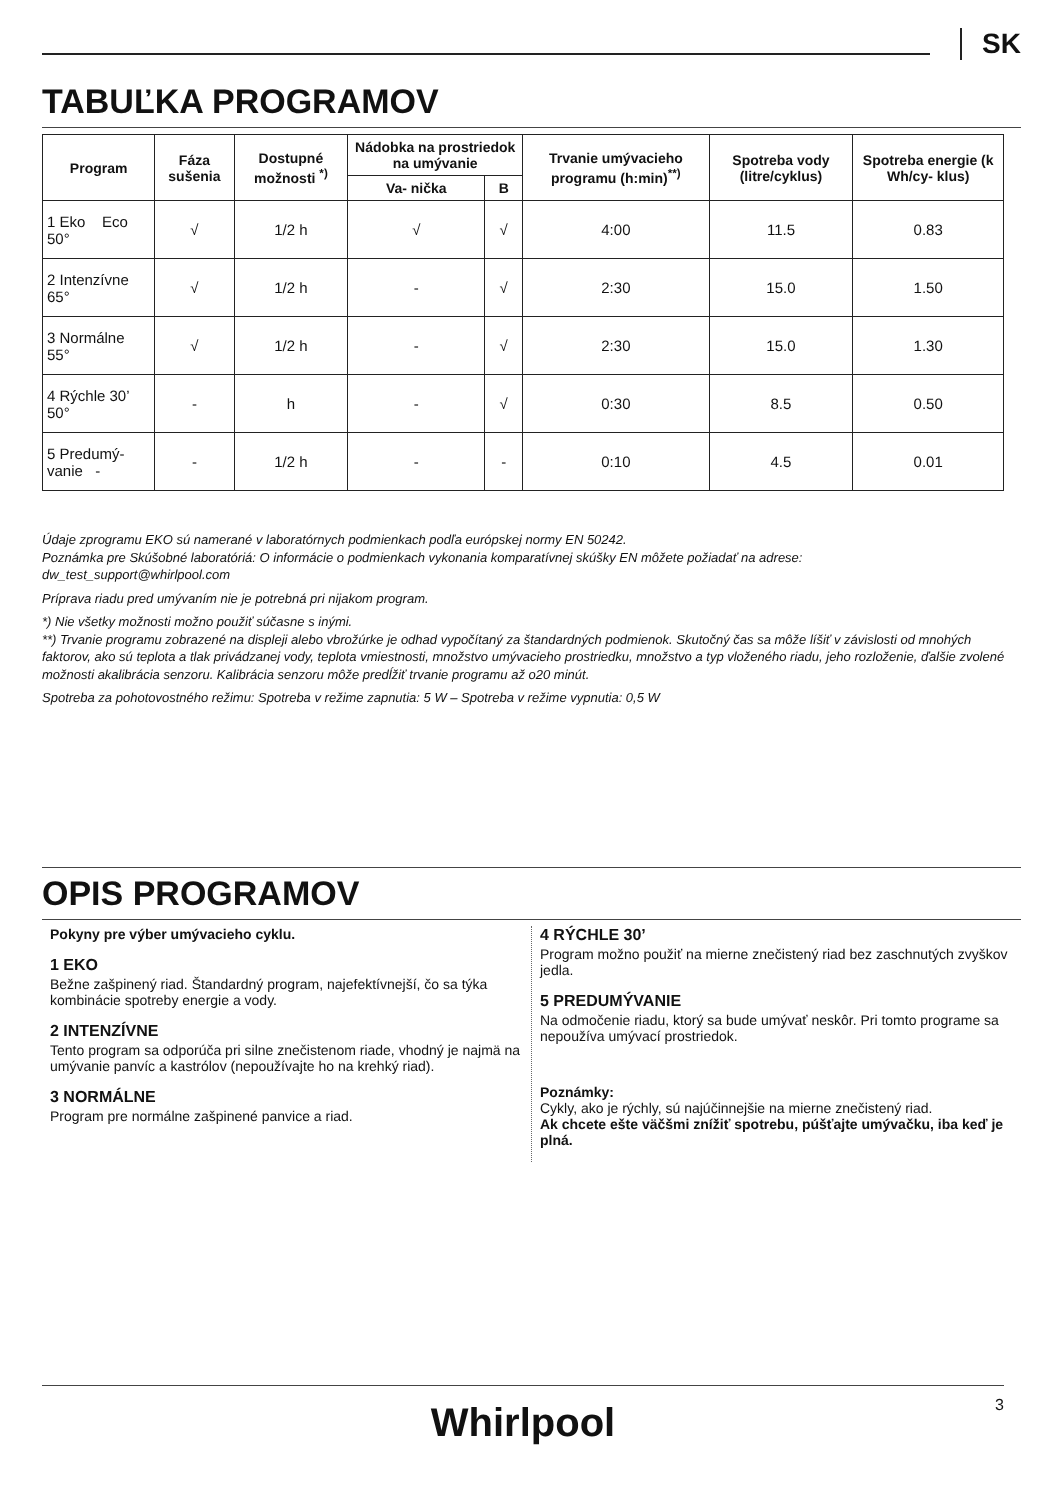SK
TABUĽKA PROGRAMOV
| Program | Fáza sušenia | Dostupné možnosti <sup>*)</sup> | Nádobka na prostriedok na umývanie | | Trvanie umývacieho programu (h:min)<sup>**)</sup> | Spotreba vody (litre/cyklus) | Spotreba energie (k Wh/cy- klus) |
| --- | --- | --- | --- | --- | --- | --- | --- |
| | | | Va- nička | B | | | |
| 1 Eko Eco 50° | √ | 1/2 h | √ | √ | 4:00 | 11.5 | 0.83 |
| 2 Intenzívne 65° | √ | 1/2 h | - | √ | 2:30 | 15.0 | 1.50 |
| 3 Normálne 55° | √ | 1/2 h | - | √ | 2:30 | 15.0 | 1.30 |
| 4 Rýchle 30’ 50° | - | h | - | √ | 0:30 | 8.5 | 0.50 |
| 5 Predumý- vanie - | - | 1/2 h | - | - | 0:10 | 4.5 | 0.01 |
Údaje zprogramu EKO sú namerané v laboratórnych podmienkach podľa európskej normy EN 50242.
Poznámka pre Skúšobné laboratóriá: O informácie o podmienkach vykonania komparatívnej skúšky EN môžete požiadať na adrese:
dw_test_support@whirlpool.com
Príprava riadu pred umývaním nie je potrebná pri nijakom program.
*) Nie všetky možnosti možno použiť súčasne s inými.
**) Trvanie programu zobrazené na displeji alebo vbrožúrke je odhad vypočítaný za štandardných podmienok. Skutočný čas sa môže líšiť v závislosti od mnohých faktorov, ako sú teplota a tlak privádzanej vody, teplota vmiestnosti, množstvo umývacieho prostriedku, množstvo a typ vloženého riadu, jeho rozloženie, ďalšie zvolené možnosti akalibrácia senzoru. Kalibrácia senzoru môže predĺžiť trvanie programu až o20 minút.
Spotreba za pohotovostného režimu: Spotreba v režime zapnutia: 5 W – Spotreba v režime vypnutia: 0,5 W
OPIS PROGRAMOV
Pokyny pre výber umývacieho cyklu.
1 EKO
Bežne zašpinený riad. Štandardný program, najefektívnejší, čo sa týka kombinácie spotreby energie a vody.
2 INTENZÍVNE
Tento program sa odporúča pri silne znečistenom riade, vhodný je najmä na umývanie panvíc a kastrólov (nepoužívajte ho na krehký riad).
3 NORMÁLNE
Program pre normálne zašpinené panvice a riad.
4 RÝCHLE 30’
Program možno použiť na mierne znečistený riad bez zaschnutých zvyškov jedla.
5 PREDUMÝVANIE
Na odmočenie riadu, ktorý sa bude umývať neskôr. Pri tomto programe sa nepoužíva umývací prostriedok.
Poznámky:
Cykly, ako je rýchly, sú najúčinnejšie na mierne znečistený riad.
Ak chcete ešte väčšmi znížiť spotrebu, púšťajte umývačku, iba keď je plná.
Whirlpool
3